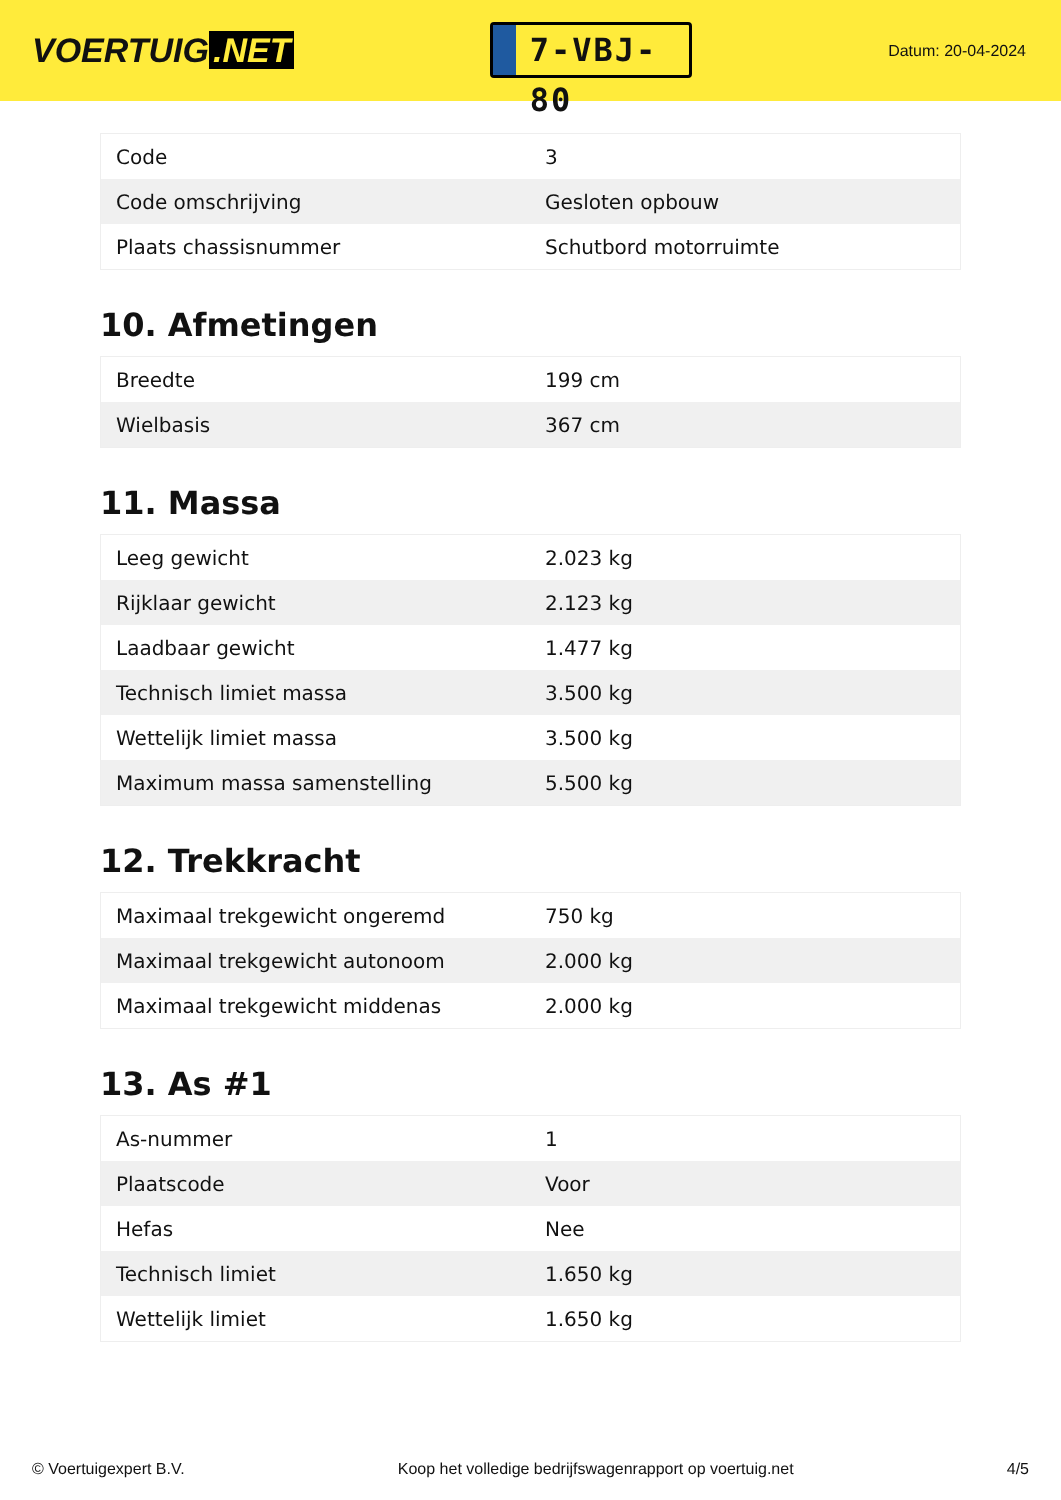VOERTUIG.NET
7-VBJ-80
Datum: 20-04-2024
| Code | 3 |
| Code omschrijving | Gesloten opbouw |
| Plaats chassisnummer | Schutbord motorruimte |
10. Afmetingen
| Breedte | 199 cm |
| Wielbasis | 367 cm |
11. Massa
| Leeg gewicht | 2.023 kg |
| Rijklaar gewicht | 2.123 kg |
| Laadbaar gewicht | 1.477 kg |
| Technisch limiet massa | 3.500 kg |
| Wettelijk limiet massa | 3.500 kg |
| Maximum massa samenstelling | 5.500 kg |
12. Trekkracht
| Maximaal trekgewicht ongeremd | 750 kg |
| Maximaal trekgewicht autonoom | 2.000 kg |
| Maximaal trekgewicht middenas | 2.000 kg |
13. As #1
| As-nummer | 1 |
| Plaatscode | Voor |
| Hefas | Nee |
| Technisch limiet | 1.650 kg |
| Wettelijk limiet | 1.650 kg |
© Voertuigexpert B.V. Koop het volledige bedrijfswagenrapport op voertuig.net 4/5